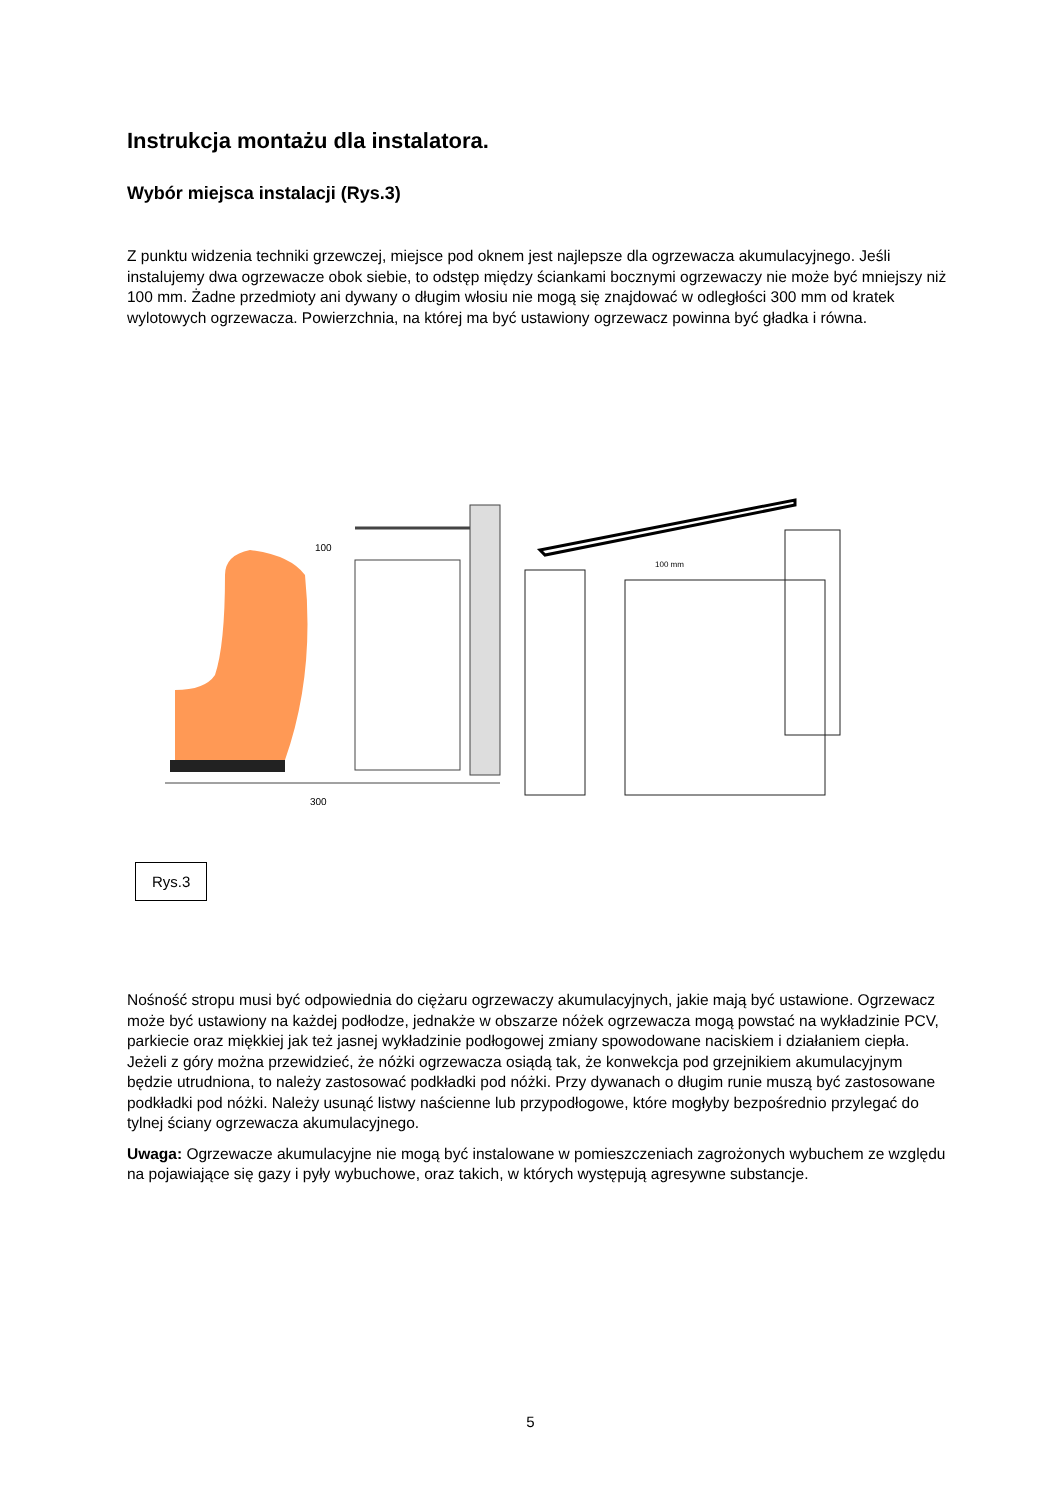Instrukcja montażu dla instalatora.
Wybór miejsca instalacji (Rys.3)
Z punktu widzenia techniki grzewczej, miejsce pod oknem jest najlepsze dla ogrzewacza akumulacyjnego. Jeśli instalujemy dwa ogrzewacze obok siebie, to odstęp między ściankami bocznymi ogrzewaczy nie może być mniejszy niż 100 mm. Żadne przedmioty ani dywany o długim włosiu nie mogą się znajdować w odległości 300 mm od kratek wylotowych ogrzewacza. Powierzchnia, na której ma być ustawiony ogrzewacz powinna być gładka i równa.
100
300
100 mm
Rys.3
Nośność stropu musi być odpowiednia do ciężaru ogrzewaczy akumulacyjnych, jakie mają być ustawione. Ogrzewacz może być ustawiony na każdej podłodze, jednakże w obszarze nóżek ogrzewacza mogą powstać na wykładzinie PCV, parkiecie oraz miękkiej jak też jasnej wykładzinie podłogowej zmiany spowodowane naciskiem i działaniem ciepła. Jeżeli z góry można przewidzieć, że nóżki ogrzewacza osiądą tak, że konwekcja pod grzejnikiem akumulacyjnym będzie utrudniona, to należy zastosować podkładki pod nóżki. Przy dywanach o długim runie muszą być zastosowane podkładki pod nóżki. Należy usunąć listwy naścienne lub przypodłogowe, które mogłyby bezpośrednio przylegać do tylnej ściany ogrzewacza akumulacyjnego.
Uwaga: Ogrzewacze akumulacyjne nie mogą być instalowane w pomieszczeniach zagrożonych wybuchem ze względu na pojawiające się gazy i pyły wybuchowe, oraz takich, w których występują agresywne substancje.
5